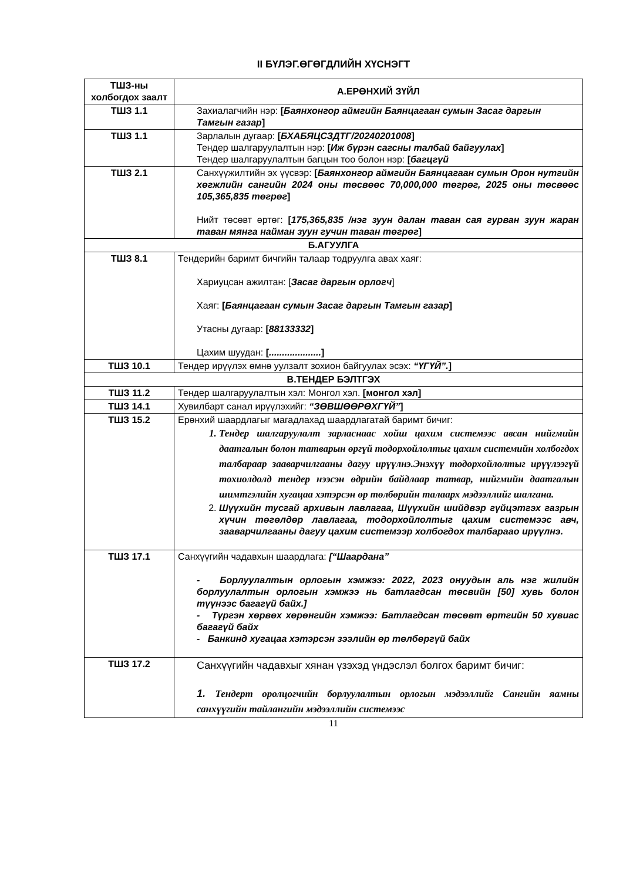II БҮЛЭГ.ӨГӨГДЛИЙН ХҮСНЭГТ
| ТШЗ-ны холбогдох заалт | А.ЕРӨНХИЙ ЗҮЙЛ |
| --- | --- |
| ТШЗ 1.1 | Захиалагчийн нэр: [ Баянхонгор аймгийн Баянцагаан сумын Засаг даргын Тамгын газар ] |
| ТШЗ 1.1 | Зарлалын дугаар: [ БХАБЯЦСЗДТГ/20240201008 ] Тендер шалгаруулалтын нэр: [ Иж бүрэн сагсны талбай байгуулах ] Тендер шалгаруулалтын багцын тоо болон нэр: [ багцгүй |
| ТШЗ 2.1 | Санхүүжилтийн эх үүсвэр: [ Баянхонгор аймгийн Баянцагаан сумын Орон нутгийн хөгжлийн сангийн 2024 оны төсвөөс 70,000,000 төгрөг, 2025 оны төсвөөс 105,365,835 төгрөг ] Нийт төсөвт өртөг: [ 175,365,835 /нэг зуун далан таван сая гурван зуун жаран таван мянга найман зуун гучин таван төгрөг ] |
| Б.АГУУЛГА | |
| ТШЗ 8.1 | Тендерийн баримт бичгийн талаар тодруулга авах хаяг: Хариуцсан ажилтан: [ Засаг даргын орлогч ] Хаяг: [ Баянцагаан сумын Засаг даргын Тамгын газар ] Утасны дугаар: [ 88133332 ] Цахим шуудан: [ .................... ] |
| ТШЗ 10.1 | Тендер ирүүлэх өмнө уулзалт зохион байгуулах эсэх: “ҮГҮЙ”. ] |
| В.ТЕНДЕР БЭЛТГЭХ | |
| ТШЗ 11.2 | Тендер шалгаруулалтын хэл: Монгол хэл. [монгол хэл] |
| ТШЗ 14.1 | Хувилбарт санал ирүүлэхийг: “ЗӨВШӨӨРӨХГҮЙ” ] |
| ТШЗ 15.2 | Ерөнхий шаардлагыг магадлахад шаардлагатай баримт бичиг: 1. Тендер шалгаруулалт зарласнаас хойш цахим системээс авсан нийгмийн даатгалын болон татварын өргүй тодорхойлолтыг цахим системийн холбогдох талбараар зааварчилгааны дагуу ирүүлнэ.Энэхүү тодорхойлолтыг ирүүлээгүй тохиолдолд тендер нээсэн өдрийн байдлаар татвар, нийгмийн даатгалын шимтгэлийн хугацаа хэтэрсэн өр төлбөрийн талаарх мэдээллийг шалгана. 2. Шүүхийн тусгай архивын лавлагаа, Шүүхийн шийдвэр гүйцэтгэх газрын хүчин төгөлдөр лавлагаа, тодорхойлолтыг цахим системээс авч, зааварчилгааны дагуу цахим системээр холбогдох талбараао ирүүлнэ. |
| ТШЗ 17.1 | Санхүүгийн чадавхын шаардлага: [“Шаардана” - Борлуулалтын орлогын хэмжээ: 2022, 2023 онуудын аль нэг жилийн борлуулалтын орлогын хэмжээ нь батлагдсан төсвийн [50] хувь болон түүнээс багагүй байх.] - Түргэн хөрвөх хөрөнгийн хэмжээ: Батлагдсан төсөвт өртгийн 50 хувиас багагүй байх - Банкинд хугацаа хэтэрсэн зээлийн өр төлбөргүй байх |
| ТШЗ 17.2 | Санхүүгийн чадавхыг хянан үзэхэд үндэслэл болгох баримт бичиг: 1. Тендерт оролцогчийн борлуулалтын орлогын мэдээллийг Сангийн яамны санхүүгийн тайлангийн мэдээллийн системээс |
11